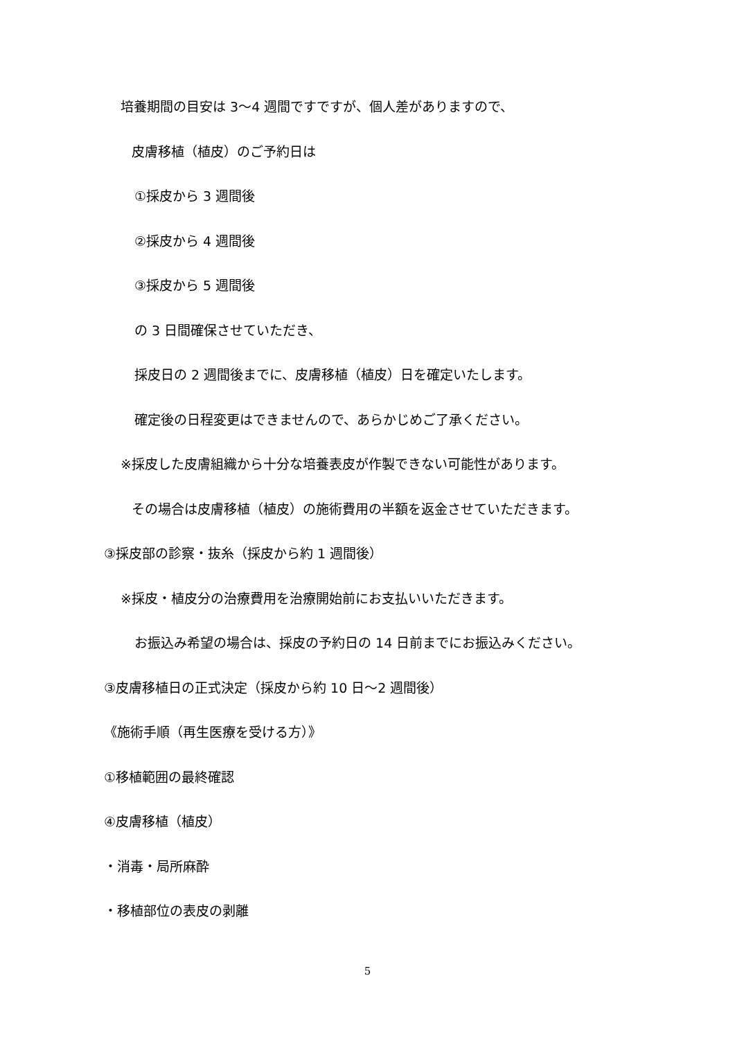培養期間の目安は 3～4 週間ですですが、個人差がありますので、
皮膚移植（植皮）のご予約日は
①採皮から 3 週間後
②採皮から 4 週間後
③採皮から 5 週間後
の 3 日間確保させていただき、
採皮日の 2 週間後までに、皮膚移植（植皮）日を確定いたします。
確定後の日程変更はできませんので、あらかじめご了承ください。
※採皮した皮膚組織から十分な培養表皮が作製できない可能性があります。
その場合は皮膚移植（植皮）の施術費用の半額を返金させていただきます。
③採皮部の診察・抜糸（採皮から約 1 週間後）
※採皮・植皮分の治療費用を治療開始前にお支払いいただきます。
お振込み希望の場合は、採皮の予約日の 14 日前までにお振込みください。
③皮膚移植日の正式決定（採皮から約 10 日～2 週間後）
《施術手順（再生医療を受ける方）》
①移植範囲の最終確認
④皮膚移植（植皮）
・消毒・局所麻酔
・移植部位の表皮の剥離
5